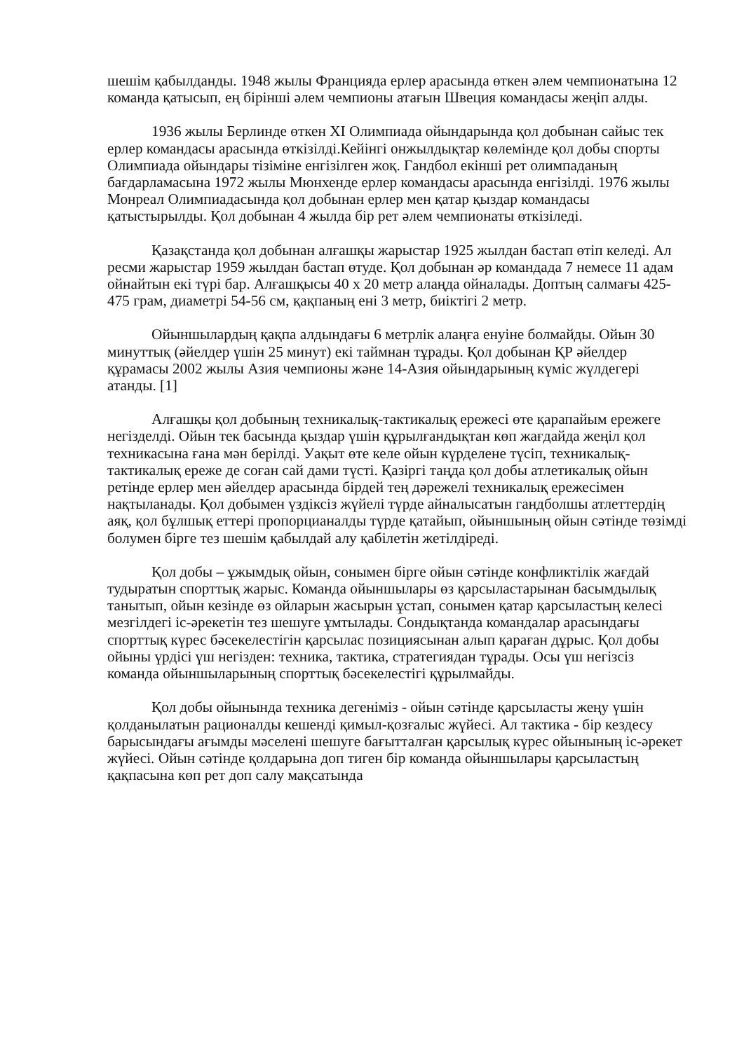шешім қабылданды. 1948 жылы Францияда ерлер арасында өткен әлем чемпионатына 12 команда қатысып, ең бірінші әлем чемпионы атағын Швеция командасы жеңіп алды.
1936 жылы Берлинде өткен XI Олимпиада ойындарында қол добынан сайыс тек ерлер командасы арасында өткізілді.Кейінгі онжылдықтар көлемінде қол добы спорты Олимпиада ойындары тізіміне енгізілген жоқ. Гандбол екінші рет олимпаданың бағдарламасына 1972 жылы Мюнхенде ерлер командасы арасында енгізілді. 1976 жылы Монреал Олимпиадасында қол добынан ерлер мен қатар қыздар командасы қатыстырылды. Қол добынан 4 жылда бір рет әлем чемпионаты өткізіледі.
Қазақстанда қол добынан алғашқы жарыстар 1925 жылдан бастап өтіп келеді. Ал ресми жарыстар 1959 жылдан бастап өтуде. Қол добынан әр командада 7 немесе 11 адам ойнайтын екі түрі бар. Алғашқысы 40 х 20 метр алаңда ойналады. Доптың салмағы 425-475 грам, диаметрі 54-56 см, қақпаның ені 3 метр, биіктігі 2 метр.
Ойыншылардың қақпа алдындағы 6 метрлік алаңға енуіне болмайды. Ойын 30 минуттық (әйелдер үшін 25 минут) екі таймнан тұрады. Қол добынан ҚР әйелдер құрамасы 2002 жылы Азия чемпионы және 14-Азия ойындарының күміс жүлдегері атанды. [1]
Алғашқы қол добының техникалық-тактикалық ережесі өте қарапайым ережеге негізделді. Ойын тек басында қыздар үшін құрылғандықтан көп жағдайда жеңіл қол техникасына ғана мән берілді. Уақыт өте келе ойын күрделене түсіп, техникалық-тактикалық ереже де соған сай дами түсті. Қазіргі таңда қол добы атлетикалық ойын ретінде ерлер мен әйелдер арасында бірдей тең дәрежелі техникалық ережесімен нақтыланады. Қол добымен үздіксіз жүйелі түрде айналысатын гандболшы атлеттердің аяқ, қол бұлшық еттері пропорцианалды түрде қатайып, ойыншының ойын сәтінде төзімді болумен бірге тез шешім қабылдай алу қабілетін жетілдіреді.
Қол добы – ұжымдық ойын, сонымен бірге ойын сәтінде конфликтілік жағдай тудыратын спорттық жарыс. Команда ойыншылары өз қарсыластарынан басымдылық танытып, ойын кезінде өз ойларын жасырын ұстап, сонымен қатар қарсыластың келесі мезгілдегі іс-әрекетін тез шешуге ұмтылады. Сондықтанда командалар арасындағы спорттық күрес бәсекелестігін қарсылас позициясынан алып қараған дұрыс. Қол добы ойыны үрдісі үш негізден: техника, тактика, стратегиядан тұрады. Осы үш негізсіз команда ойыншыларының спорттық бәсекелестігі құрылмайды.
Қол добы ойынында техника дегеніміз - ойын сәтінде қарсыласты жеңу үшін қолданылатын рационалды кешенді қимыл-қозғалыс жүйесі. Ал тактика - бір кездесу барысындағы ағымды мәселені шешуге бағытталған қарсылық күрес ойынының іс-әрекет жүйесі. Ойын сәтінде қолдарына доп тиген бір команда ойыншылары қарсыластың қақпасына көп рет доп салу мақсатында